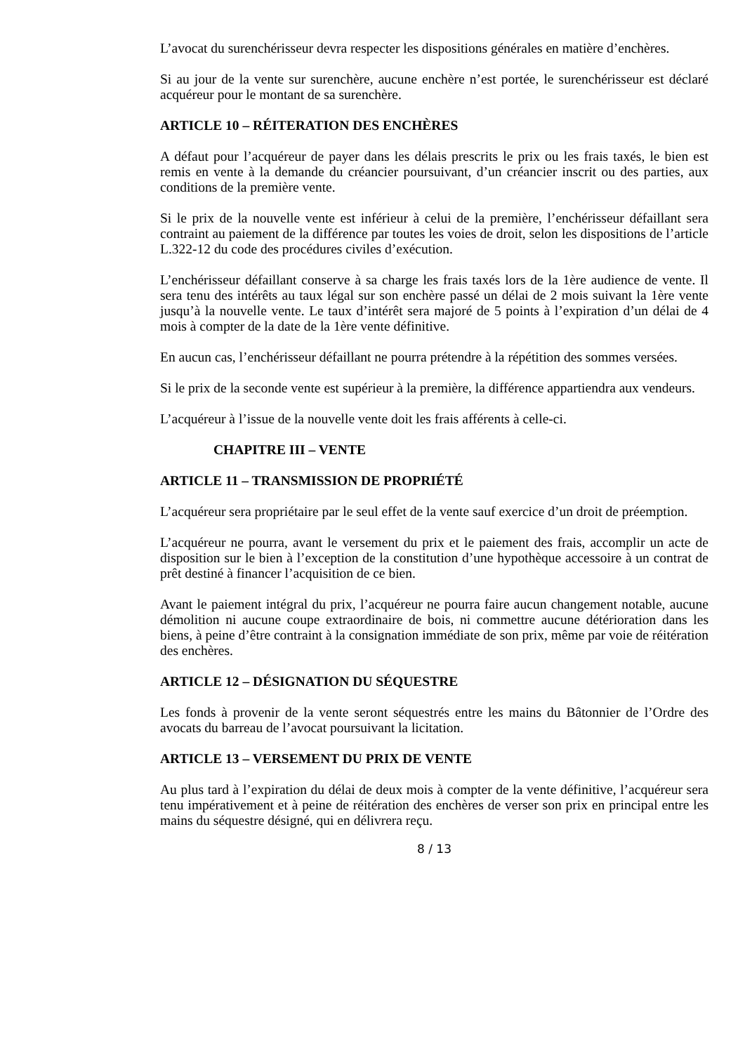L’avocat du surenchérisseur devra respecter les dispositions générales en matière d’enchères.
Si au jour de la vente sur surenchère, aucune enchère n’est portée, le surenchérisseur est déclaré acquéreur pour le montant de sa surenchère.
ARTICLE 10 – RÉITERATION DES ENCHÈRES
A défaut pour l’acquéreur de payer dans les délais prescrits le prix ou les frais taxés, le bien est remis en vente à la demande du créancier poursuivant, d’un créancier inscrit ou des parties, aux conditions de la première vente.
Si le prix de la nouvelle vente est inférieur à celui de la première, l’enchérisseur défaillant sera contraint au paiement de la différence par toutes les voies de droit, selon les dispositions de l’article L.322-12 du code des procédures civiles d’exécution.
L’enchérisseur défaillant conserve à sa charge les frais taxés lors de la 1ère audience de vente. Il sera tenu des intérêts au taux légal sur son enchère passé un délai de 2 mois suivant la 1ère vente jusqu’à la nouvelle vente. Le taux d’intérêt sera majoré de 5 points à l’expiration d’un délai de 4 mois à compter de la date de la 1ère vente définitive.
En aucun cas, l’enchérisseur défaillant ne pourra prétendre à la répétition des sommes versées.
Si le prix de la seconde vente est supérieur à la première, la différence appartiendra aux vendeurs.
L’acquéreur à l’issue de la nouvelle vente doit les frais afférents à celle-ci.
CHAPITRE III – VENTE
ARTICLE 11 – TRANSMISSION DE PROPRIÉTÉ
L’acquéreur sera propriétaire par le seul effet de la vente sauf exercice d’un droit de préemption.
L’acquéreur ne pourra, avant le versement du prix et le paiement des frais, accomplir un acte de disposition sur le bien à l’exception de la constitution d’une hypothèque accessoire à un contrat de prêt destiné à financer l’acquisition de ce bien.
Avant le paiement intégral du prix, l’acquéreur ne pourra faire aucun changement notable, aucune démolition ni aucune coupe extraordinaire de bois, ni commettre aucune détérioration dans les biens, à peine d’être contraint à la consignation immédiate de son prix, même par voie de réitération des enchères.
ARTICLE 12 – DÉSIGNATION DU SÉQUESTRE
Les fonds à provenir de la vente seront séquestrés entre les mains du Bâtonnier de l’Ordre des avocats du barreau de l’avocat poursuivant la licitation.
ARTICLE 13 – VERSEMENT DU PRIX DE VENTE
Au plus tard à l’expiration du délai de deux mois à compter de la vente définitive, l’acquéreur sera tenu impérativement et à peine de réitération des enchères de verser son prix en principal entre les mains du séquestre désigné, qui en délivrera reçu.
8 / 13